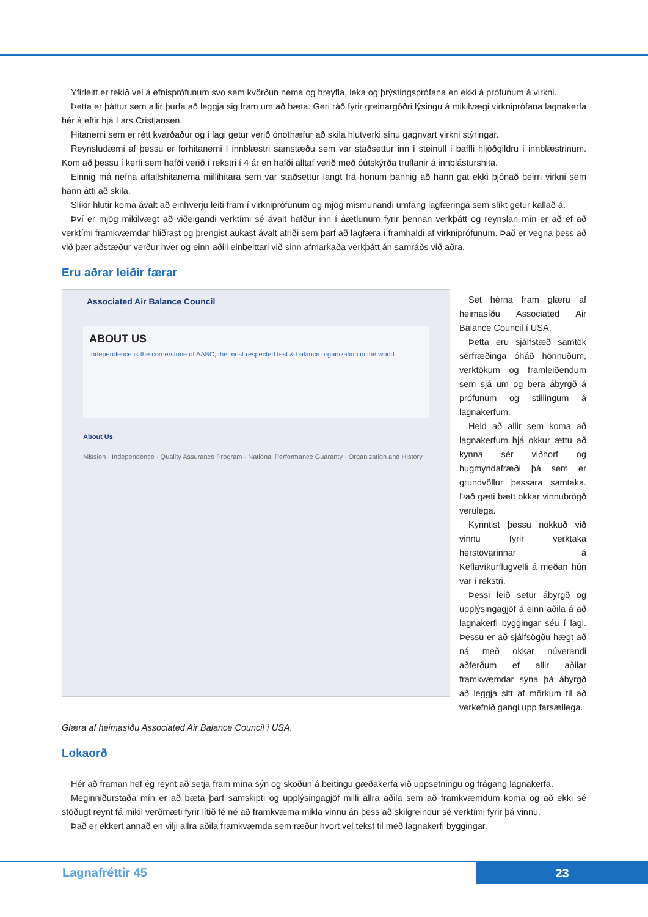Yfirleitt er tekið vel á efnisprófunum svo sem kvörðun nema og hreyfla, leka og þrýstingsprófana en ekki á prófunum á virkni.
Þetta er þáttur sem allir þurfa að leggja sig fram um að bæta. Geri ráð fyrir greinargóðri lýsingu á mikilvægi virkniprófana lagnakerfa hér á eftir hjá Lars Cristjansen.
Hitanemi sem er rétt kvarðaður og í lagi getur verið ónothæfur að skila hlutverki sínu gagnvart virkni stýringar.
Reynsludæmi af þessu er forhitanemi í innblæstri samstæðu sem var staðsettur inn í steinull í baffli hljóðgildru í innblæstrinum. Kom að þessu í kerfi sem hafði verið í rekstri í 4 ár en hafði alltaf verið með óútskýrða truflanir á innblásturshita.
Einnig má nefna affallshitanema millihitara sem var staðsettur langt frá honum þannig að hann gat ekki þjónað þeirri virkni sem hann átti að skila.
Slíkir hlutir koma ávalt að einhverju leiti fram í virkniprófunum og mjög mismunandi umfang lagfæringa sem slíkt getur kallað á.
Því er mjög mikilvægt að viðeigandi verktími sé ávalt hafður inn í áætlunum fyrir þennan verkþátt og reynslan mín er að ef að verktími framkvæmdar hliðrast og þrengist aukast ávalt atriði sem þarf að lagfæra í framhaldi af virkniprófunum. Það er vegna þess að við þær aðstæður verður hver og einn aðili einbeittari við sinn afmarkaða verkþátt án samráðs við aðra.
Eru aðrar leiðir færar
Associated Air Balance Council
ABOUT US
Independence is the cornerstone of AABC, the most respected test & balance organization in the world.
About Us
Mission · Independence · Quality Assurance Program · National Performance Guaranty · Organization and History
Set hérna fram glæru af heimasíðu Associated Air Balance Council í USA.
Þetta eru sjálfstæð samtök sérfræðinga óháð hönnuðum, verktökum og framleiðendum sem sjá um og bera ábyrgð á prófunum og stillingum á lagnakerfum.
Held að allir sem koma að lagnakerfum hjá okkur ættu að kynna sér viðhorf og hugmyndafræði þá sem er grundvöllur þessara samtaka. Það gæti bætt okkar vinnubrögð verulega.
Kynntist þessu nokkuð við vinnu fyrir verktaka herstövarinnar á Keflavíkurflugvelli á meðan hún var í rekstri.
Þessi leið setur ábyrgð og upplýsingagjöf á einn aðila á að lagnakerfi byggingar séu í lagi. Þessu er að sjálfsögðu hægt að ná með okkar núverandi aðferðum ef allir aðilar framkvæmdar sýna þá ábyrgð að leggja sitt af mörkum til að verkefnið gangi upp farsællega.
Glæra af heimasíðu Associated Air Balance Council í USA.
Lokaorð
Hér að framan hef ég reynt að setja fram mína sýn og skoðun á beitingu gæðakerfa við uppsetningu og frágang lagnakerfa.
Meginniðurstaða mín er að bæta þarf samskipti og upplýsingagjöf milli allra aðila sem að framkvæmdum koma og að ekki sé stöðugt reynt fá mikil verðmæti fyrir lítið fé né að framkvæma mikla vinnu án þess að skilgreindur sé verktími fyrir þá vinnu.
Það er ekkert annað en vilji allra aðila framkvæmda sem ræður hvort vel tekst til með lagnakerfi byggingar.
Lagnafréttir 45 23